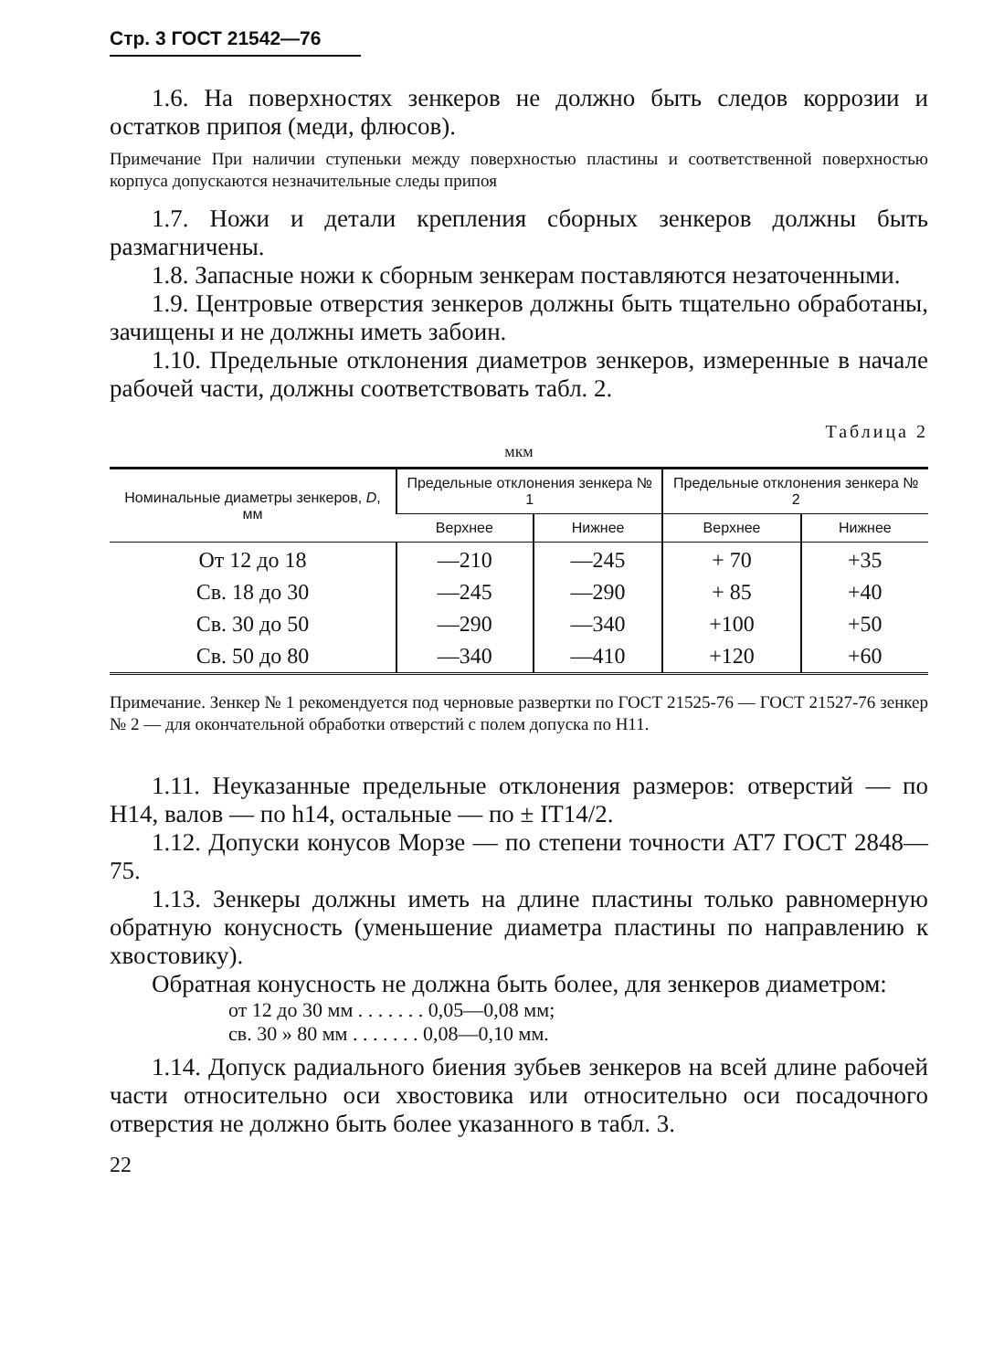Стр. 3 ГОСТ 21542—76
1.6. На поверхностях зенкеров не должно быть следов коррозии и остатков припоя (меди, флюсов).
Примечание При наличии ступеньки между поверхностью пластины и соответственной поверхностью корпуса допускаются незначительные следы припоя
1.7. Ножи и детали крепления сборных зенкеров должны быть размагничены.
1.8. Запасные ножи к сборным зенкерам поставляются незаточенными.
1.9. Центровые отверстия зенкеров должны быть тщательно обработаны, зачищены и не должны иметь забоин.
1.10. Предельные отклонения диаметров зенкеров, измеренные в начале рабочей части, должны соответствовать табл. 2.
Таблица 2
мкм
| Номинальные диаметры зенкеров, D , мм | Предельные отклонения зенкера № 1 | | Предельные отклонения зенкера № 2 | |
| --- | --- | --- | --- | --- |
| | Верхнее | Нижнее | Верхнее | Нижнее |
| От 12 до 18 | —210 | —245 | + 70 | +35 |
| Св. 18 до 30 | —245 | —290 | + 85 | +40 |
| Св. 30 до 50 | —290 | —340 | +100 | +50 |
| Св. 50 до 80 | —340 | —410 | +120 | +60 |
Примечание. Зенкер № 1 рекомендуется под черновые развертки по ГОСТ 21525-76 — ГОСТ 21527-76 зенкер № 2 — для окончательной обработки отверстий с полем допуска по H11.
1.11. Неуказанные предельные отклонения размеров: отверстий — по H14, валов — по h14, остальные — по ± IT14/2.
1.12. Допуски конусов Морзе — по степени точности АТ7 ГОСТ 2848—75.
1.13. Зенкеры должны иметь на длине пластины только равномерную обратную конусность (уменьшение диаметра пластины по направлению к хвостовику).
Обратная конусность не должна быть более, для зенкеров диаметром:
от 12 до 30 мм . . . . . . . 0,05—0,08 мм;
св. 30 » 80 мм . . . . . . . 0,08—0,10 мм.
1.14. Допуск радиального биения зубьев зенкеров на всей длине рабочей части относительно оси хвостовика или относительно оси посадочного отверстия не должно быть более указанного в табл. 3.
22